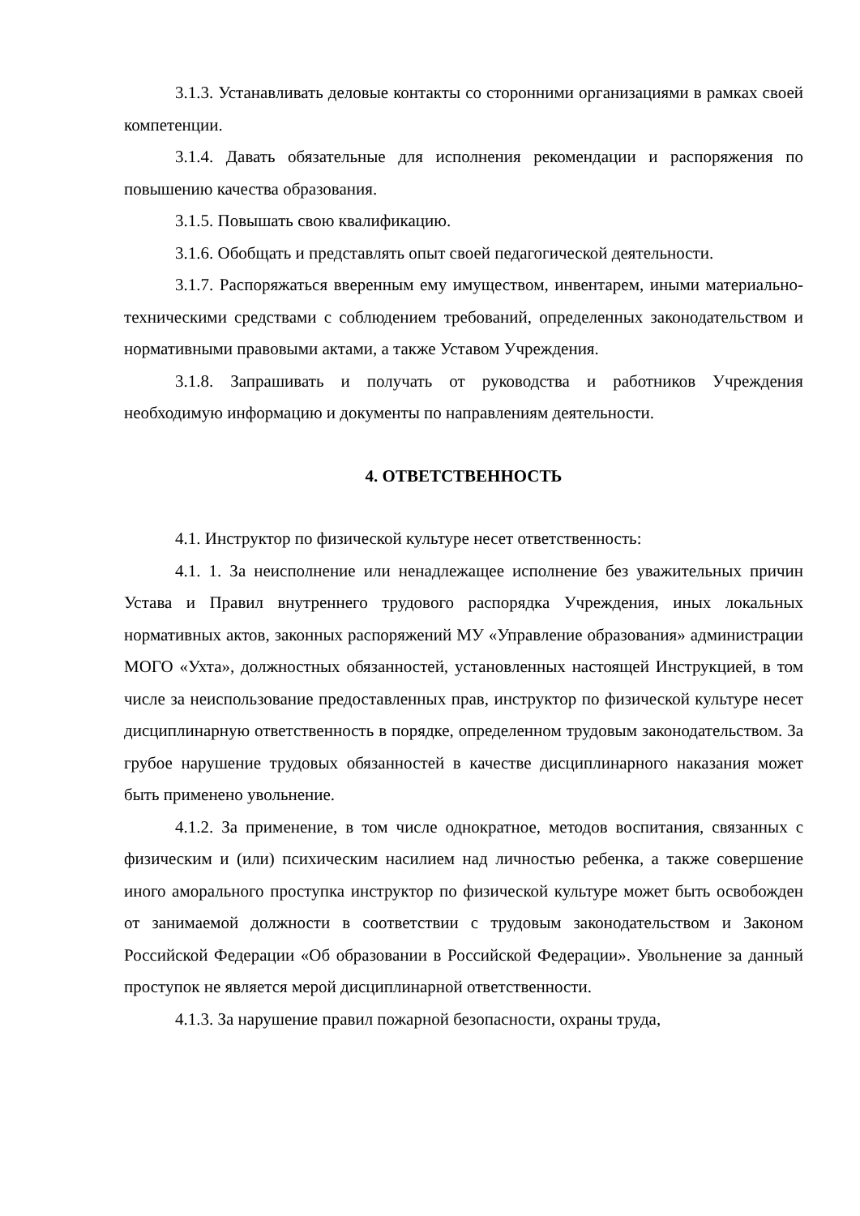3.1.3. Устанавливать деловые контакты со сторонними организациями в рамках своей компетенции.
3.1.4. Давать обязательные для исполнения рекомендации и распоряжения по повышению качества образования.
3.1.5. Повышать свою квалификацию.
3.1.6. Обобщать и представлять опыт своей педагогической деятельности.
3.1.7. Распоряжаться вверенным ему имуществом, инвентарем, иными материально-техническими средствами с соблюдением требований, определенных законодательством и нормативными правовыми актами, а также Уставом Учреждения.
3.1.8. Запрашивать и получать от руководства и работников Учреждения необходимую информацию и документы по направлениям деятельности.
4. ОТВЕТСТВЕННОСТЬ
4.1. Инструктор по физической культуре несет ответственность:
4.1. 1. За неисполнение или ненадлежащее исполнение без уважительных причин Устава и Правил внутреннего трудового распорядка Учреждения, иных локальных нормативных актов, законных распоряжений МУ «Управление образования» администрации МОГО «Ухта», должностных обязанностей, установленных настоящей Инструкцией, в том числе за неиспользование предоставленных прав, инструктор по физической культуре несет дисциплинарную ответственность в порядке, определенном трудовым законодательством. За грубое нарушение трудовых обязанностей в качестве дисциплинарного наказания может быть применено увольнение.
4.1.2. За применение, в том числе однократное, методов воспитания, связанных с физическим и (или) психическим насилием над личностью ребенка, а также совершение иного аморального проступка инструктор по физической культуре может быть освобожден от занимаемой должности в соответствии с трудовым законодательством и Законом Российской Федерации «Об образовании в Российской Федерации». Увольнение за данный проступок не является мерой дисциплинарной ответственности.
4.1.3. За нарушение правил пожарной безопасности, охраны труда,